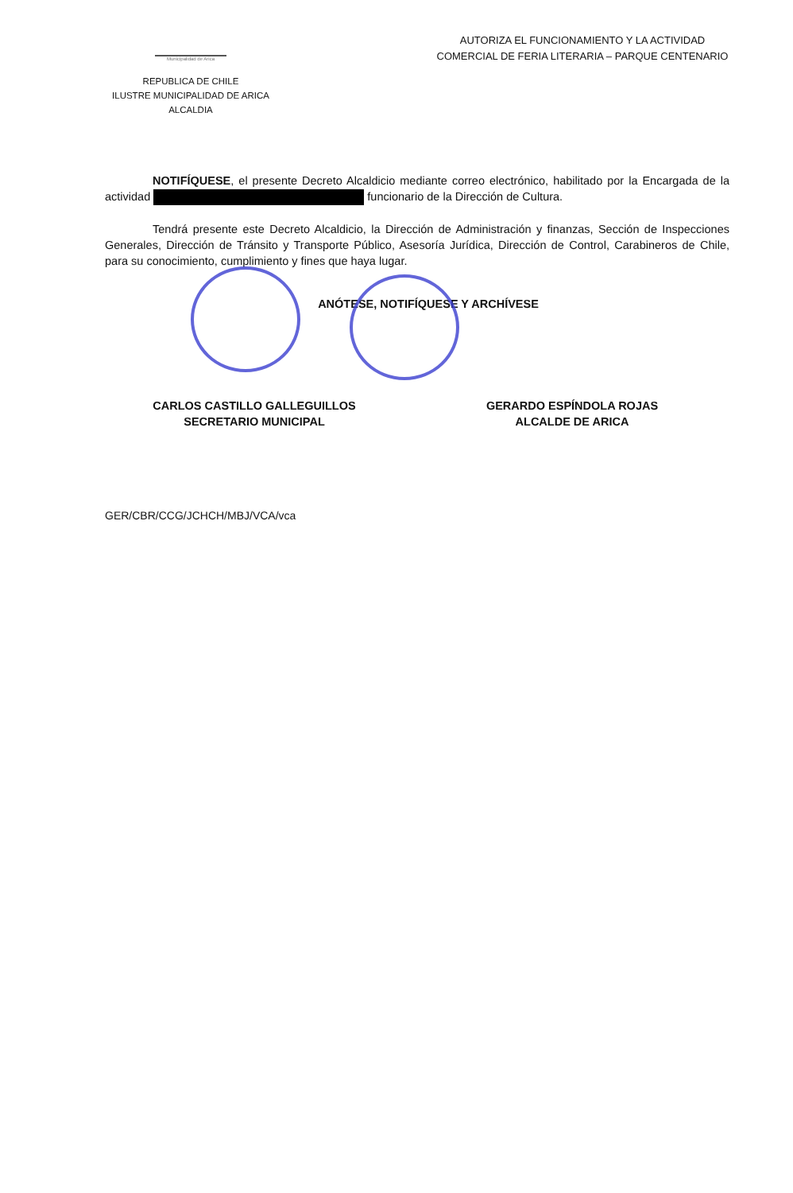Municipalidad de Arica
REPUBLICA DE CHILE
ILUSTRE MUNICIPALIDAD DE ARICA
ALCALDIA
AUTORIZA EL FUNCIONAMIENTO Y LA ACTIVIDAD
COMERCIAL DE FERIA LITERARIA – PARQUE CENTENARIO
NOTIFÍQUESE, el presente Decreto Alcaldicio mediante correo electrónico, habilitado por la Encargada de la actividad funcionario de la Dirección de Cultura.
Tendrá presente este Decreto Alcaldicio, la Dirección de Administración y finanzas, Sección de Inspecciones Generales, Dirección de Tránsito y Transporte Público, Asesoría Jurídica, Dirección de Control, Carabineros de Chile, para su conocimiento, cumplimiento y fines que haya lugar.
ANÓTESE, NOTIFÍQUESE Y ARCHÍVESE
CARLOS CASTILLO GALLEGUILLOS
SECRETARIO MUNICIPAL
GERARDO ESPÍNDOLA ROJAS
ALCALDE DE ARICA
GER/CBR/CCG/JCHCH/MBJ/VCA/vca